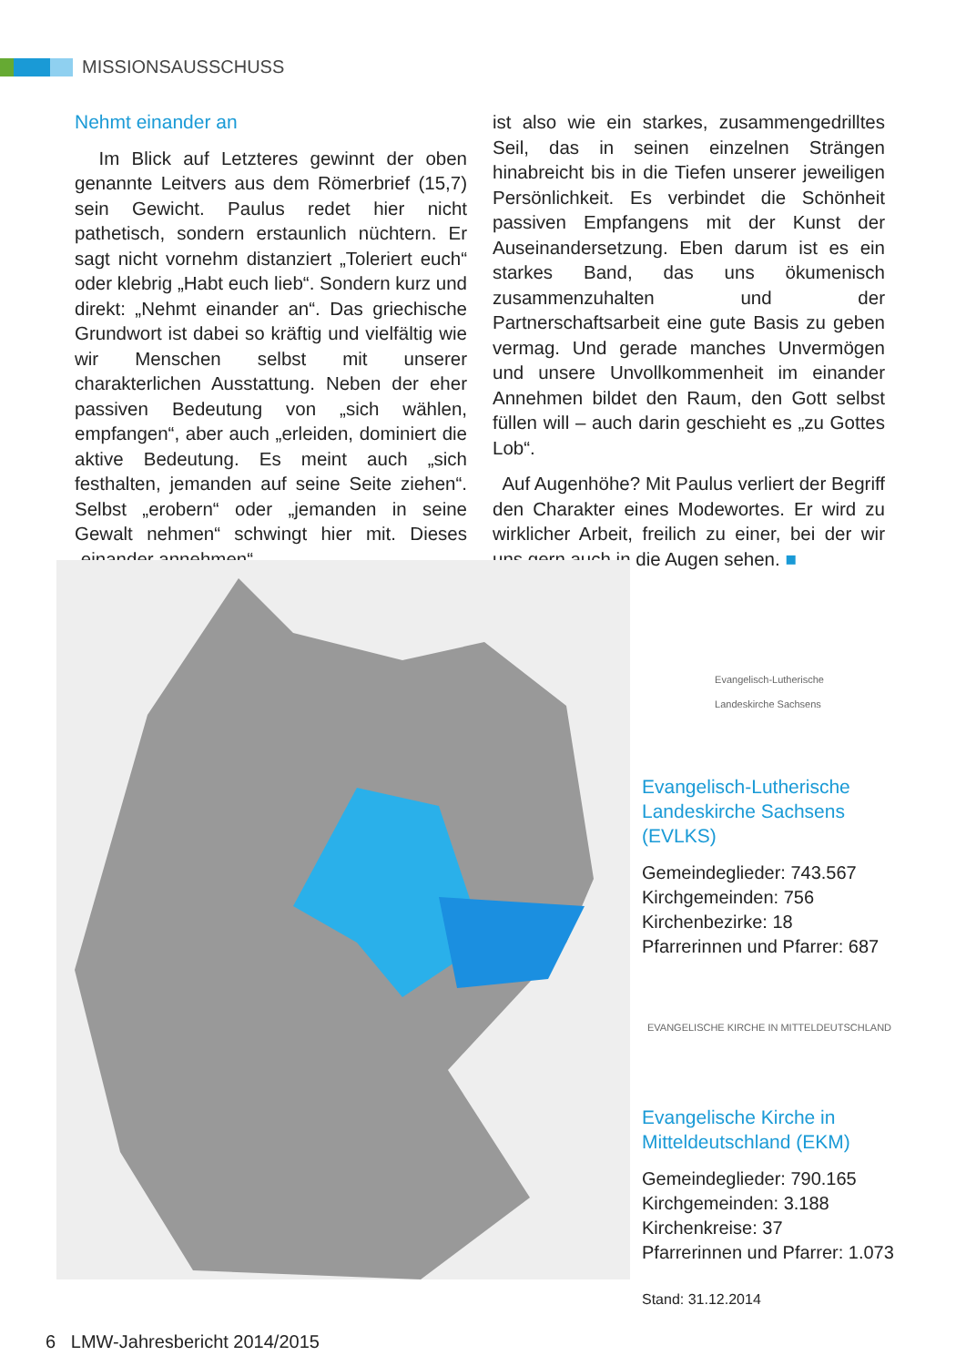MISSIONSAUSSCHUSS
Nehmt einander an
Im Blick auf Letzteres gewinnt der oben genannte Leitvers aus dem Römerbrief (15,7) sein Gewicht. Paulus redet hier nicht pathetisch, sondern erstaunlich nüchtern. Er sagt nicht vornehm distanziert „Toleriert euch“ oder klebrig „Habt euch lieb“. Sondern kurz und direkt: „Nehmt einander an“. Das griechische Grundwort ist dabei so kräftig und vielfältig wie wir Menschen selbst mit unserer charakterlichen Ausstattung. Neben der eher passiven Bedeutung von „sich wählen, empfangen“, aber auch „erleiden, dominiert die aktive Bedeutung. Es meint auch „sich festhalten, jemanden auf seine Seite ziehen“. Selbst „erobern“ oder „jemanden in seine Gewalt nehmen“ schwingt hier mit. Dieses „einander annehmen“
ist also wie ein starkes, zusammengedrilltes Seil, das in seinen einzelnen Strängen hinabreicht bis in die Tiefen unserer jeweiligen Persönlichkeit. Es verbindet die Schönheit passiven Empfangens mit der Kunst der Auseinandersetzung. Eben darum ist es ein starkes Band, das uns ökumenisch zusammenzuhalten und der Partnerschaftsarbeit eine gute Basis zu geben vermag. Und gerade manches Unvermögen und unsere Unvollkommenheit im einander Annehmen bildet den Raum, den Gott selbst füllen will – auch darin geschieht es „zu Gottes Lob“.
Auf Augenhöhe? Mit Paulus verliert der Begriff den Charakter eines Modewortes. Er wird zu wirklicher Arbeit, freilich zu einer, bei der wir uns gern auch in die Augen sehen. ■
Evangelisch-Lutherische
Landeskirche Sachsens
Evangelisch-Lutherische Landeskirche Sachsens (EVLKS)
Gemeindeglieder: 743.567
Kirchgemeinden: 756
Kirchenbezirke: 18
Pfarrerinnen und Pfarrer: 687
EVANGELISCHE KIRCHE IN MITTELDEUTSCHLAND
Evangelische Kirche in Mitteldeutschland (EKM)
Gemeindeglieder: 790.165
Kirchgemeinden: 3.188
Kirchenkreise: 37
Pfarrerinnen und Pfarrer: 1.073
Stand: 31.12.2014
6 LMW-Jahresbericht 2014/2015